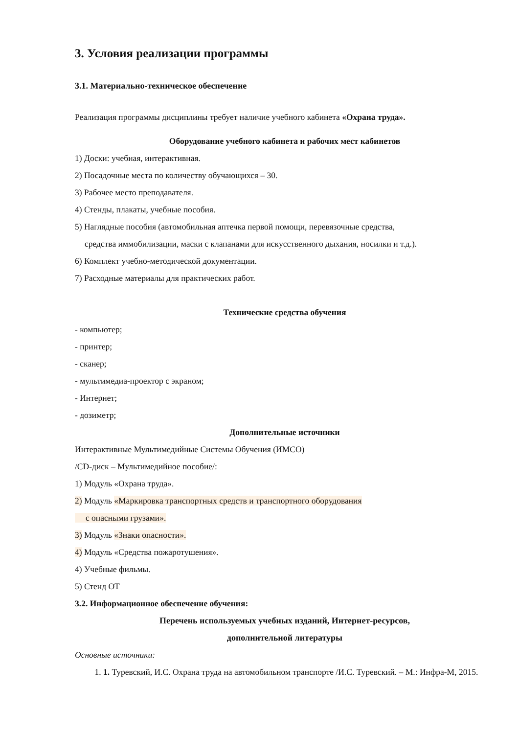3. Условия реализации программы
3.1. Материально-техническое обеспечение
Реализация программы дисциплины требует наличие учебного кабинета «Охрана труда».
Оборудование учебного кабинета и рабочих мест кабинетов
1) Доски: учебная, интерактивная.
2) Посадочные места по количеству обучающихся – 30.
3) Рабочее место преподавателя.
4) Стенды, плакаты, учебные пособия.
5) Наглядные пособия (автомобильная аптечка первой помощи, перевязочные средства,
средства иммобилизации, маски с клапанами для искусственного дыхания, носилки и т.д.).
6) Комплект учебно-методической документации.
7) Расходные материалы для практических работ.
Технические средства обучения
- компьютер;
- принтер;
- сканер;
- мультимедиа-проектор с экраном;
- Интернет;
- дозиметр;
Дополнительные источники
Интерактивные Мультимедийные Системы Обучения (ИМСО)
/CD-диск – Мультимедийное пособие/:
1) Модуль «Охрана труда».
2) Модуль «Маркировка транспортных средств и транспортного оборудования
с опасными грузами».
3) Модуль «Знаки опасности».
4) Модуль «Средства пожаротушения».
4) Учебные фильмы.
5) Стенд ОТ
3.2. Информационное обеспечение обучения:
Перечень используемых учебных изданий, Интернет-ресурсов,
дополнительной литературы
Основные источники:
1. 1. Туревский, И.С. Охрана труда на автомобильном транспорте /И.С. Туревский. – М.: Инфра-М, 2015.